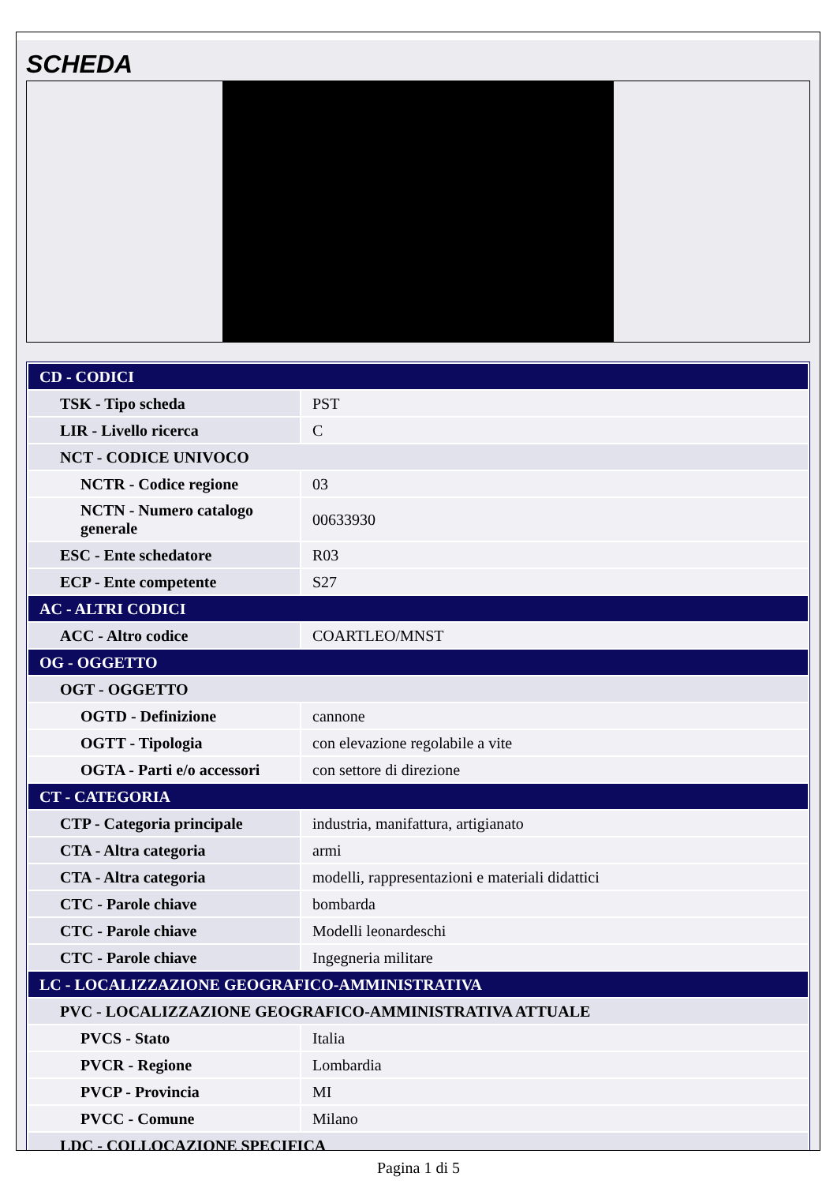SCHEDA
| CD - CODICI | |
| TSK - Tipo scheda | PST |
| LIR - Livello ricerca | C |
| NCT - CODICE UNIVOCO | |
| NCTR - Codice regione | 03 |
| NCTN - Numero catalogo generale | 00633930 |
| ESC - Ente schedatore | R03 |
| ECP - Ente competente | S27 |
| AC - ALTRI CODICI | |
| ACC - Altro codice | COARTLEO/MNST |
| OG - OGGETTO | |
| OGT - OGGETTO | |
| OGTD - Definizione | cannone |
| OGTT - Tipologia | con elevazione regolabile a vite |
| OGTA - Parti e/o accessori | con settore di direzione |
| CT - CATEGORIA | |
| CTP - Categoria principale | industria, manifattura, artigianato |
| CTA - Altra categoria | armi |
| CTA - Altra categoria | modelli, rappresentazioni e materiali didattici |
| CTC - Parole chiave | bombarda |
| CTC - Parole chiave | Modelli leonardeschi |
| CTC - Parole chiave | Ingegneria militare |
| LC - LOCALIZZAZIONE GEOGRAFICO-AMMINISTRATIVA | |
| PVC - LOCALIZZAZIONE GEOGRAFICO-AMMINISTRATIVA ATTUALE | |
| PVCS - Stato | Italia |
| PVCR - Regione | Lombardia |
| PVCP - Provincia | MI |
| PVCC - Comune | Milano |
| LDC - COLLOCAZIONE SPECIFICA | |
Pagina 1 di 5